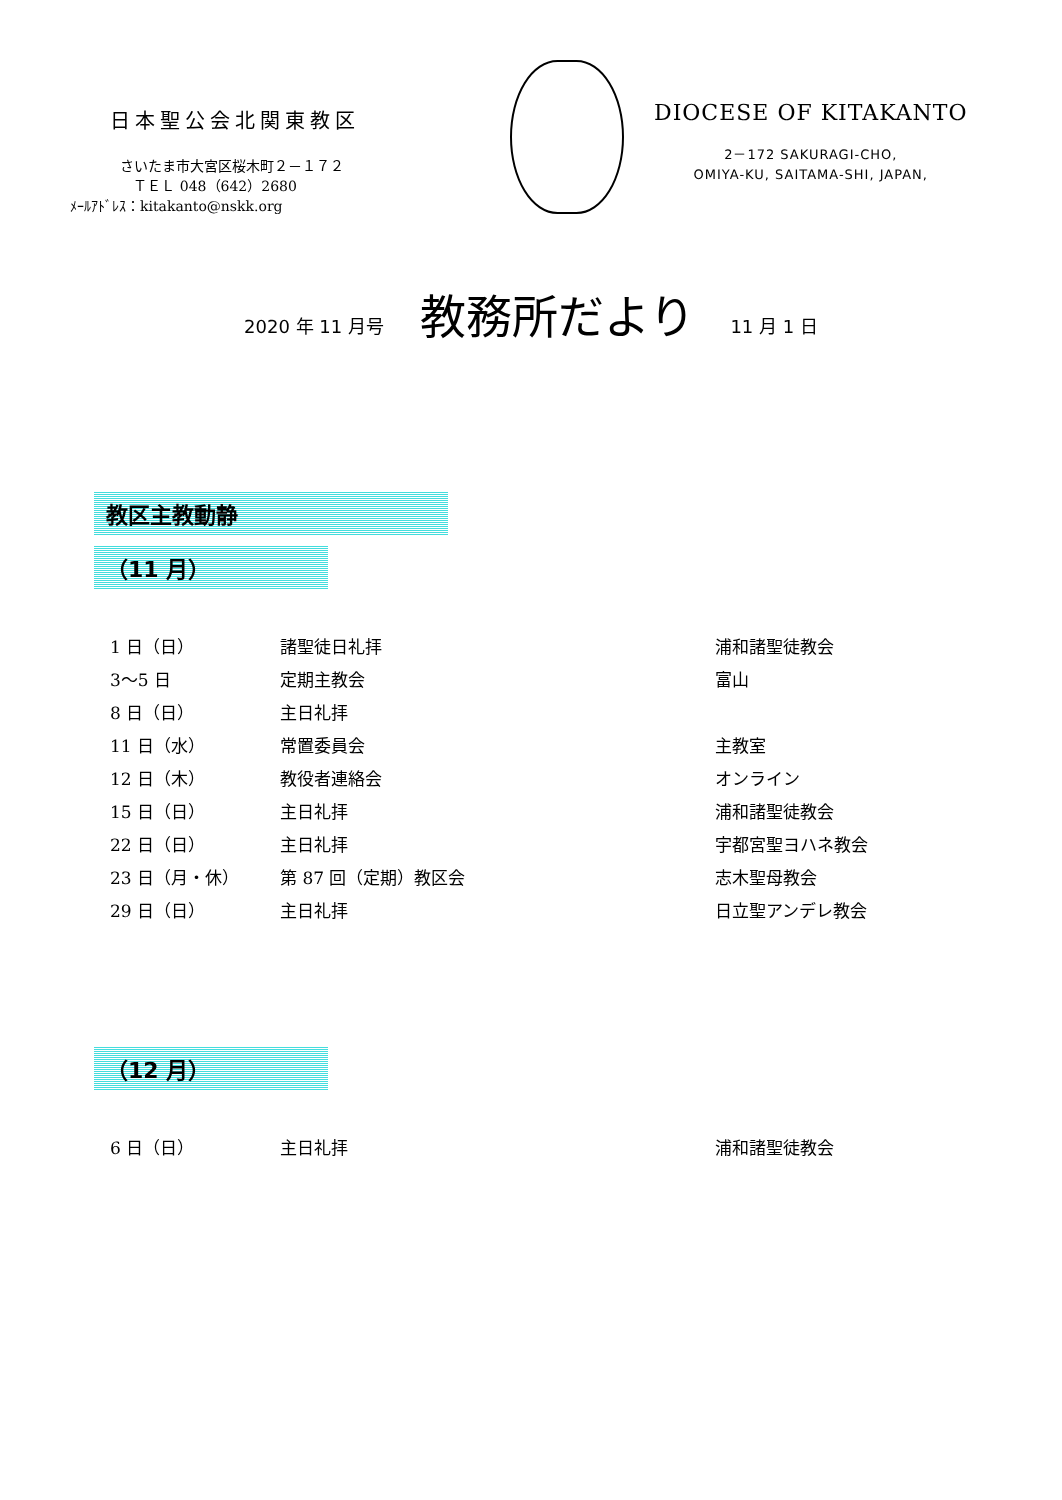日本聖公会北関東教区
さいたま市大宮区桜木町２－１７２
ＴＥＬ 048（642）2680
ﾒｰﾙｱﾄﾞﾚｽ：kitakanto@nskk.org
DIOCESE OF KITAKANTO
2－172 SAKURAGI-CHO,
OMIYA-KU, SAITAMA-SHI, JAPAN,
2020 年 11 月号 教務所だより 11 月 1 日
教区主教動静
（11 月）
| 1 日（日） | 諸聖徒日礼拝 | 浦和諸聖徒教会 |
| 3～5 日 | 定期主教会 | 富山 |
| 8 日（日） | 主日礼拝 | |
| 11 日（水） | 常置委員会 | 主教室 |
| 12 日（木） | 教役者連絡会 | オンライン |
| 15 日（日） | 主日礼拝 | 浦和諸聖徒教会 |
| 22 日（日） | 主日礼拝 | 宇都宮聖ヨハネ教会 |
| 23 日（月・休） | 第 87 回（定期）教区会 | 志木聖母教会 |
| 29 日（日） | 主日礼拝 | 日立聖アンデレ教会 |
（12 月）
| 6 日（日） | 主日礼拝 | 浦和諸聖徒教会 |